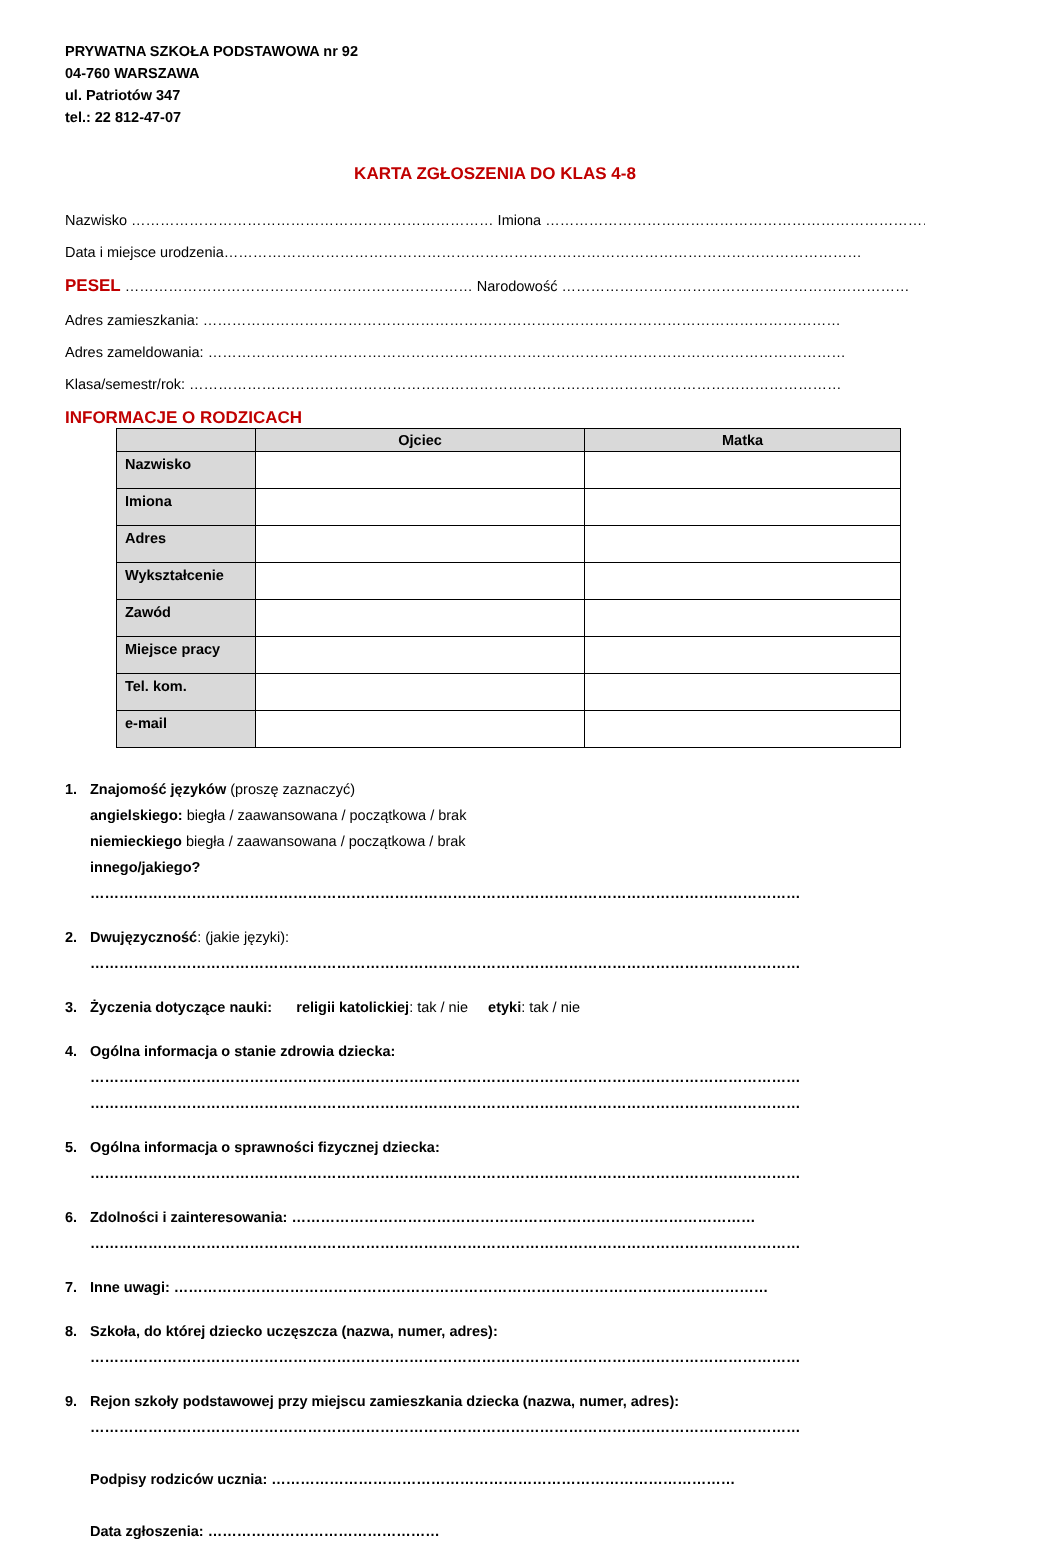PRYWATNA SZKOŁA PODSTAWOWA nr 92
04-760 WARSZAWA
ul. Patriotów 347
tel.: 22 812-47-07
KARTA ZGŁOSZENIA DO KLAS 4-8
Nazwisko ………………………………………………………………… Imiona …………………………………………………………………………
Data i miejsce urodzenia……………………………………………………………………………………………………………………
PESEL ……………………………………………………………… Narodowość ………………………………………………………………
Adres zamieszkania: ……………………………………………………………………………………………………………………
Adres zameldowania: ……………………………………………………………………………………………………………………
Klasa/semestr/rok: ………………………………………………………………………………………………………………………
INFORMACJE O RODZICACH
| | Ojciec | Matka |
| --- | --- | --- |
| Nazwisko | | |
| Imiona | | |
| Adres | | |
| Wykształcenie | | |
| Zawód | | |
| Miejsce pracy | | |
| Tel. kom. | | |
| e-mail | | |
1. Znajomość języków (proszę zaznaczyć)
angielskiego: biegła / zaawansowana / początkowa / brak
niemieckiego biegła / zaawansowana / początkowa / brak
innego/jakiego?
…………………………………………………………………………………………………………………………………
2. Dwujęzyczność: (jakie języki):
…………………………………………………………………………………………………………………………………
3. Życzenia dotyczące nauki: religii katolickiej: tak / nie etyki: tak / nie
4. Ogólna informacja o stanie zdrowia dziecka:
…………………………………………………………………………………………………………………………………
…………………………………………………………………………………………………………………………………
5. Ogólna informacja o sprawności fizycznej dziecka:
…………………………………………………………………………………………………………………………………
6. Zdolności i zainteresowania: ……………………………………………………………………………………
…………………………………………………………………………………………………………………………………
7. Inne uwagi: ……………………………………………………………………………………………………………
8. Szkoła, do której dziecko uczęszcza (nazwa, numer, adres):
…………………………………………………………………………………………………………………………………
9. Rejon szkoły podstawowej przy miejscu zamieszkania dziecka (nazwa, numer, adres):
…………………………………………………………………………………………………………………………………
Podpisy rodziców ucznia: ……………………………………………………………………………………
Data zgłoszenia: …………………………………………